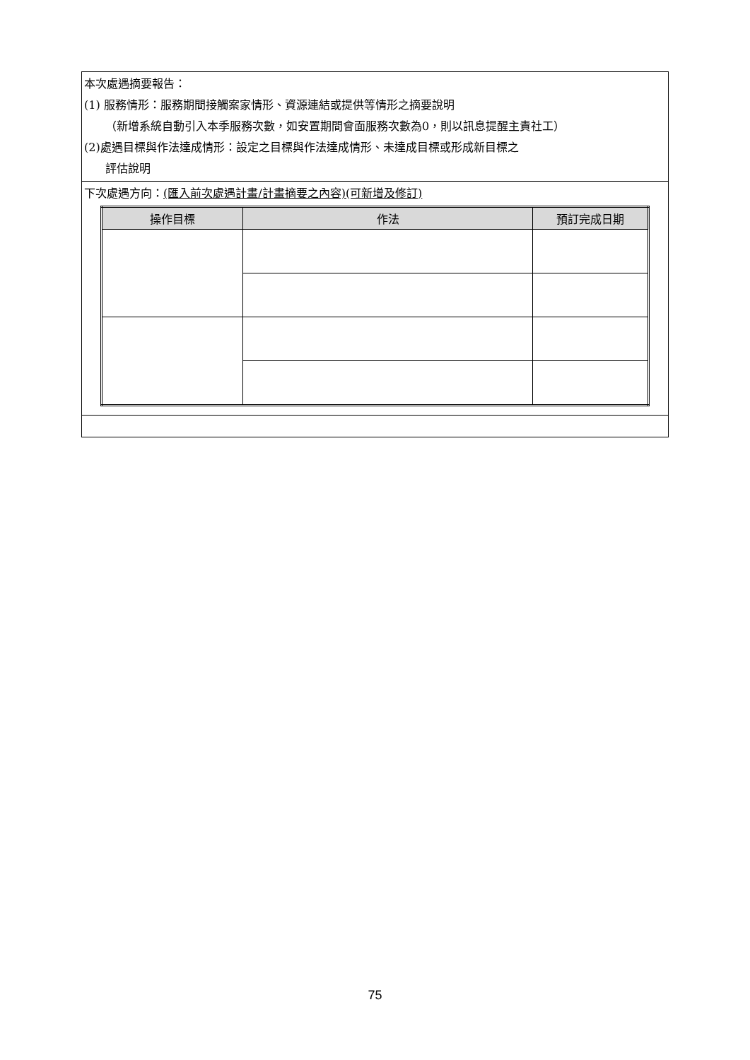| 本次處遇摘要報告： (1) 服務情形：服務期間接觸案家情形、資源連結或提供等情形之摘要說明 （新增系統自動引入本季服務次數，如安置期間會面服務次數為0，則以訊息提醒主責社工） (2)處遇目標與作法達成情形：設定之目標與作法達成情形、未達成目標或形成新目標之 評估說明 |
| 下次處遇方向： (匯入前次處遇計畫/計畫摘要之內容)(可新增及修訂) / 操作目標 / 作法 / 預訂完成日期 / / --- / --- / --- / |
75